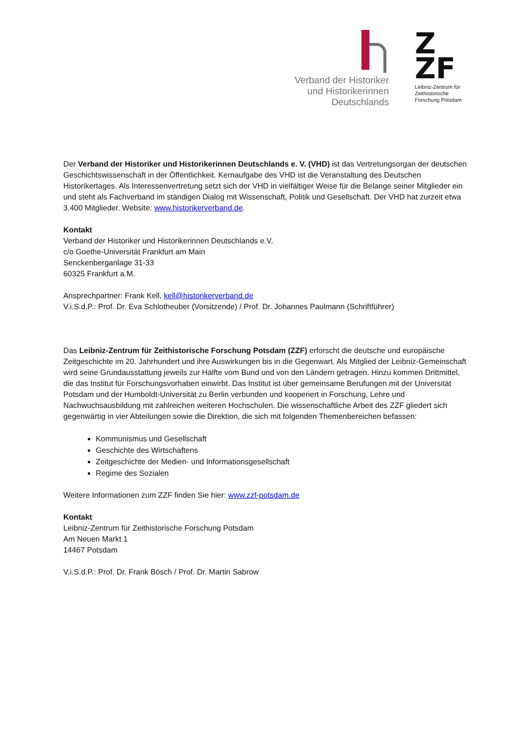Verband der Historiker
und Historikerinnen
Deutschlands
Z
ZF
Leibniz-Zentrum für
Zeithistorische
Forschung Potsdam
Der Verband der Historiker und Historikerinnen Deutschlands e. V. (VHD) ist das Vertretungsorgan der deutschen Geschichtswissenschaft in der Öffentlichkeit. Kernaufgabe des VHD ist die Veranstaltung des Deutschen Historikertages. Als Interessenvertretung setzt sich der VHD in vielfältiger Weise für die Belange seiner Mitglieder ein und steht als Fachverband im ständigen Dialog mit Wissenschaft, Politik und Gesellschaft. Der VHD hat zurzeit etwa 3.400 Mitglieder. Website: www.historikerverband.de.
Kontakt
Verband der Historiker und Historikerinnen Deutschlands e.V.
c/o Goethe-Universität Frankfurt am Main
Senckenberganlage 31-33
60325 Frankfurt a.M.
Ansprechpartner: Frank Kell, kell@historikerverband.de
V.i.S.d.P.: Prof. Dr. Eva Schlotheuber (Vorsitzende) / Prof. Dr. Johannes Paulmann (Schriftführer)
Das Leibniz-Zentrum für Zeithistorische Forschung Potsdam (ZZF) erforscht die deutsche und europäische Zeitgeschichte im 20. Jahrhundert und ihre Auswirkungen bis in die Gegenwart. Als Mitglied der Leibniz-Gemeinschaft wird seine Grundausstattung jeweils zur Hälfte vom Bund und von den Ländern getragen. Hinzu kommen Drittmittel, die das Institut für Forschungsvorhaben einwirbt. Das Institut ist über gemeinsame Berufungen mit der Universität Potsdam und der Humboldt-Universität zu Berlin verbunden und kooperiert in Forschung, Lehre und Nachwuchsausbildung mit zahlreichen weiteren Hochschulen. Die wissenschaftliche Arbeit des ZZF gliedert sich gegenwärtig in vier Abteilungen sowie die Direktion, die sich mit folgenden Themenbereichen befassen:
Kommunismus und Gesellschaft
Geschichte des Wirtschaftens
Zeitgeschichte der Medien- und Informationsgesellschaft
Regime des Sozialen
Weitere Informationen zum ZZF finden Sie hier: www.zzf-potsdam.de
Kontakt
Leibniz-Zentrum für Zeithistorische Forschung Potsdam
Am Neuen Markt 1
14467 Potsdam
V.i.S.d.P.: Prof. Dr. Frank Bösch / Prof. Dr. Martin Sabrow